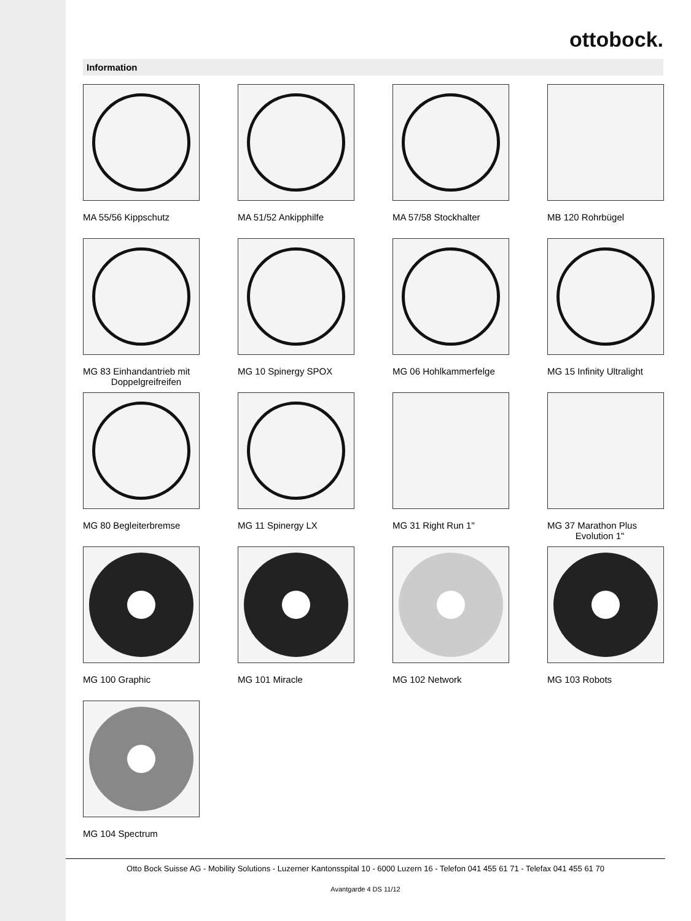ottobock.
Information
MA 55/56 Kippschutz
MA 51/52 Ankipphilfe
MA 57/58 Stockhalter
MB 120 Rohrbügel
MG 83 Einhandantrieb mit
Doppelgreifreifen
MG 10 Spinergy SPOX
MG 06 Hohlkammerfelge
MG 15 Infinity Ultralight
MG 80 Begleiterbremse
MG 11 Spinergy LX
MG 31 Right Run 1"
MG 37 Marathon Plus
Evolution 1"
MG 100 Graphic
MG 101 Miracle
MG 102 Network
MG 103 Robots
MG 104 Spectrum
Otto Bock Suisse AG - Mobility Solutions - Luzerner Kantonsspital 10 - 6000 Luzern 16 - Telefon 041 455 61 71 - Telefax 041 455 61 70
Avantgarde 4 DS 11/12